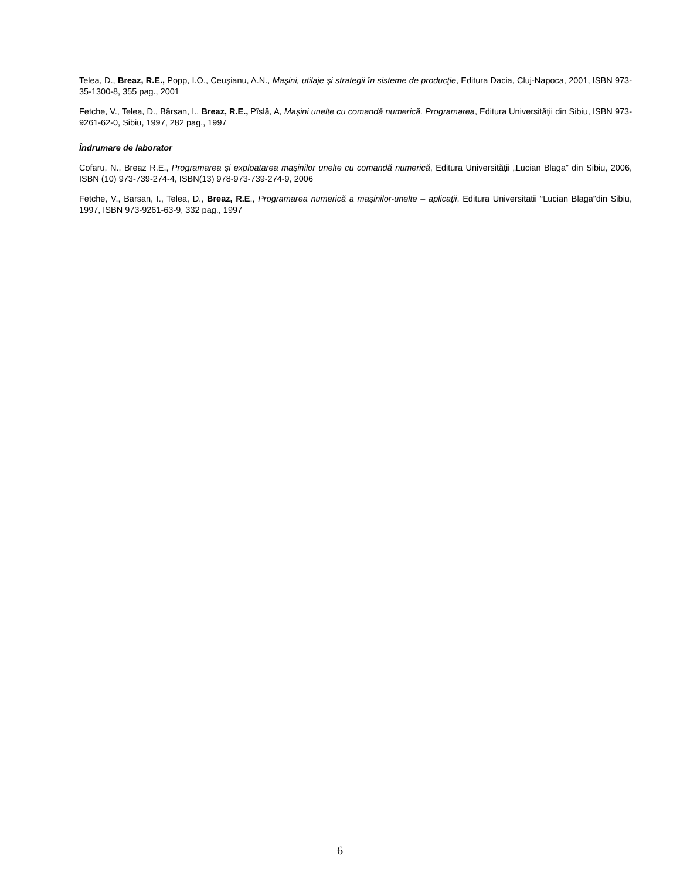Telea, D., Breaz, R.E., Popp, I.O., Ceuşianu, A.N., Maşini, utilaje şi strategii în sisteme de producţie, Editura Dacia, Cluj-Napoca, 2001, ISBN 973-35-1300-8, 355 pag., 2001
Fetche, V., Telea, D., Bârsan, I., Breaz, R.E., Pîslă, A, Maşini unelte cu comandă numerică. Programarea, Editura Universităţii din Sibiu, ISBN 973-9261-62-0, Sibiu, 1997, 282 pag., 1997
Îndrumare de laborator
Cofaru, N., Breaz R.E., Programarea şi exploatarea maşinilor unelte cu comandă numerică, Editura Universităţii „Lucian Blaga” din Sibiu, 2006, ISBN (10) 973-739-274-4, ISBN(13) 978-973-739-274-9, 2006
Fetche, V., Barsan, I., Telea, D., Breaz, R.E., Programarea numerică a maşinilor-unelte – aplicaţii, Editura Universitatii “Lucian Blaga”din Sibiu, 1997, ISBN 973-9261-63-9, 332 pag., 1997
6